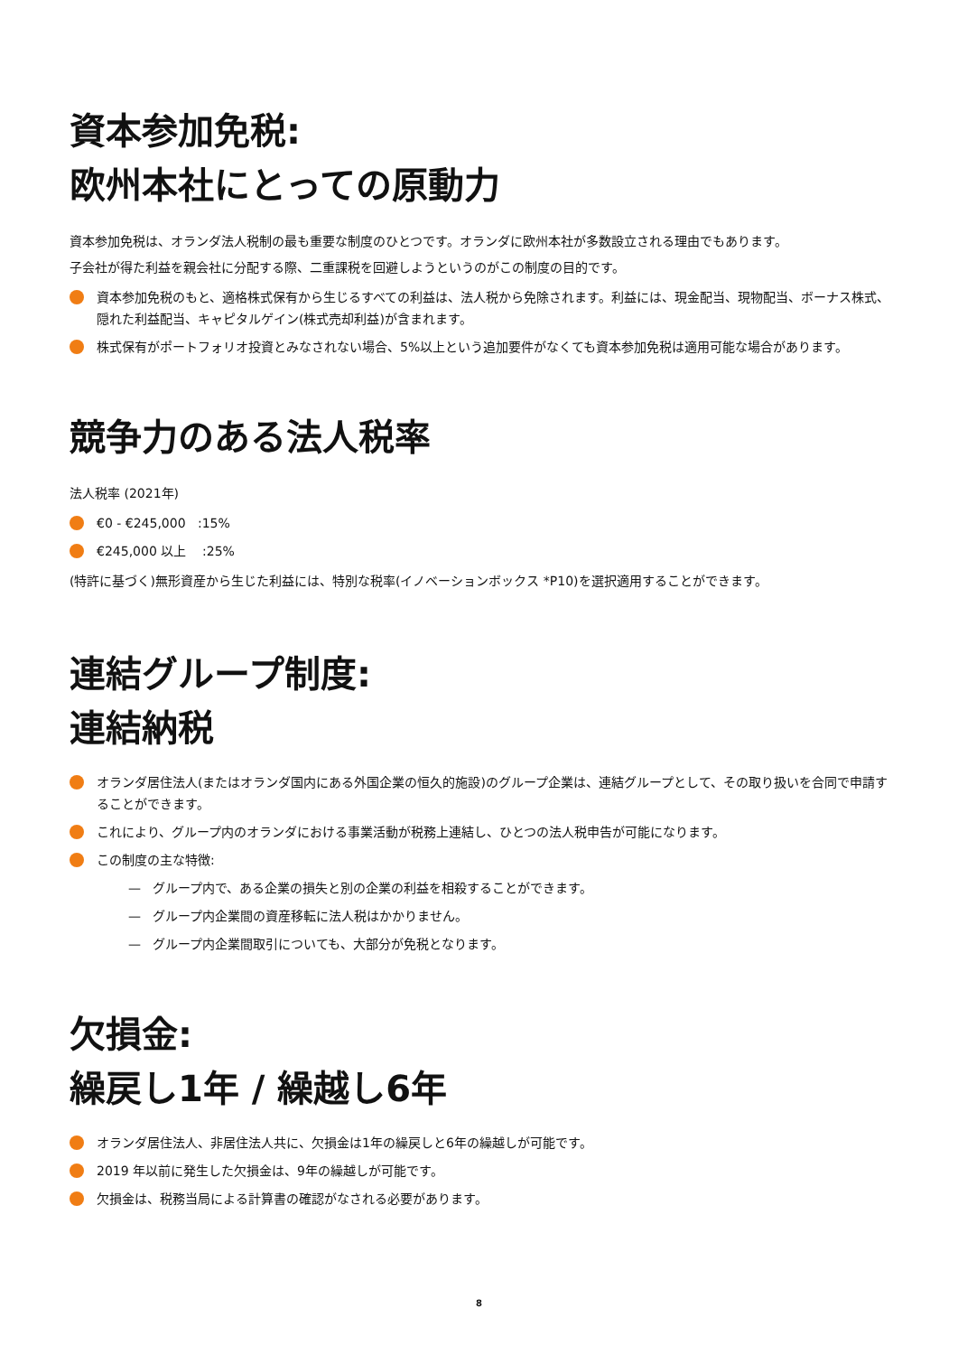資本参加免税:
欧州本社にとっての原動力
資本参加免税は、オランダ法人税制の最も重要な制度のひとつです。オランダに欧州本社が多数設立される理由でもあります。
子会社が得た利益を親会社に分配する際、二重課税を回避しようというのがこの制度の目的です。
資本参加免税のもと、適格株式保有から生じるすべての利益は、法人税から免除されます。利益には、現金配当、現物配当、ボーナス株式、隠れた利益配当、キャピタルゲイン(株式売却利益)が含まれます。
株式保有がポートフォリオ投資とみなされない場合、5%以上という追加要件がなくても資本参加免税は適用可能な場合があります。
競争力のある法人税率
法人税率 (2021年)
€0 - €245,000 :15%
€245,000 以上 :25%
(特許に基づく)無形資産から生じた利益には、特別な税率(イノベーションボックス *P10)を選択適用することができます。
連結グループ制度:
連結納税
オランダ居住法人(またはオランダ国内にある外国企業の恒久的施設)のグループ企業は、連結グループとして、その取り扱いを合同で申請することができます。
これにより、グループ内のオランダにおける事業活動が税務上連結し、ひとつの法人税申告が可能になります。
この制度の主な特徴:
— グループ内で、ある企業の損失と別の企業の利益を相殺することができます。
— グループ内企業間の資産移転に法人税はかかりません。
— グループ内企業間取引についても、大部分が免税となります。
欠損金:
繰戻し1年 / 繰越し6年
オランダ居住法人、非居住法人共に、欠損金は1年の繰戻しと6年の繰越しが可能です。
2019 年以前に発生した欠損金は、9年の繰越しが可能です。
欠損金は、税務当局による計算書の確認がなされる必要があります。
8